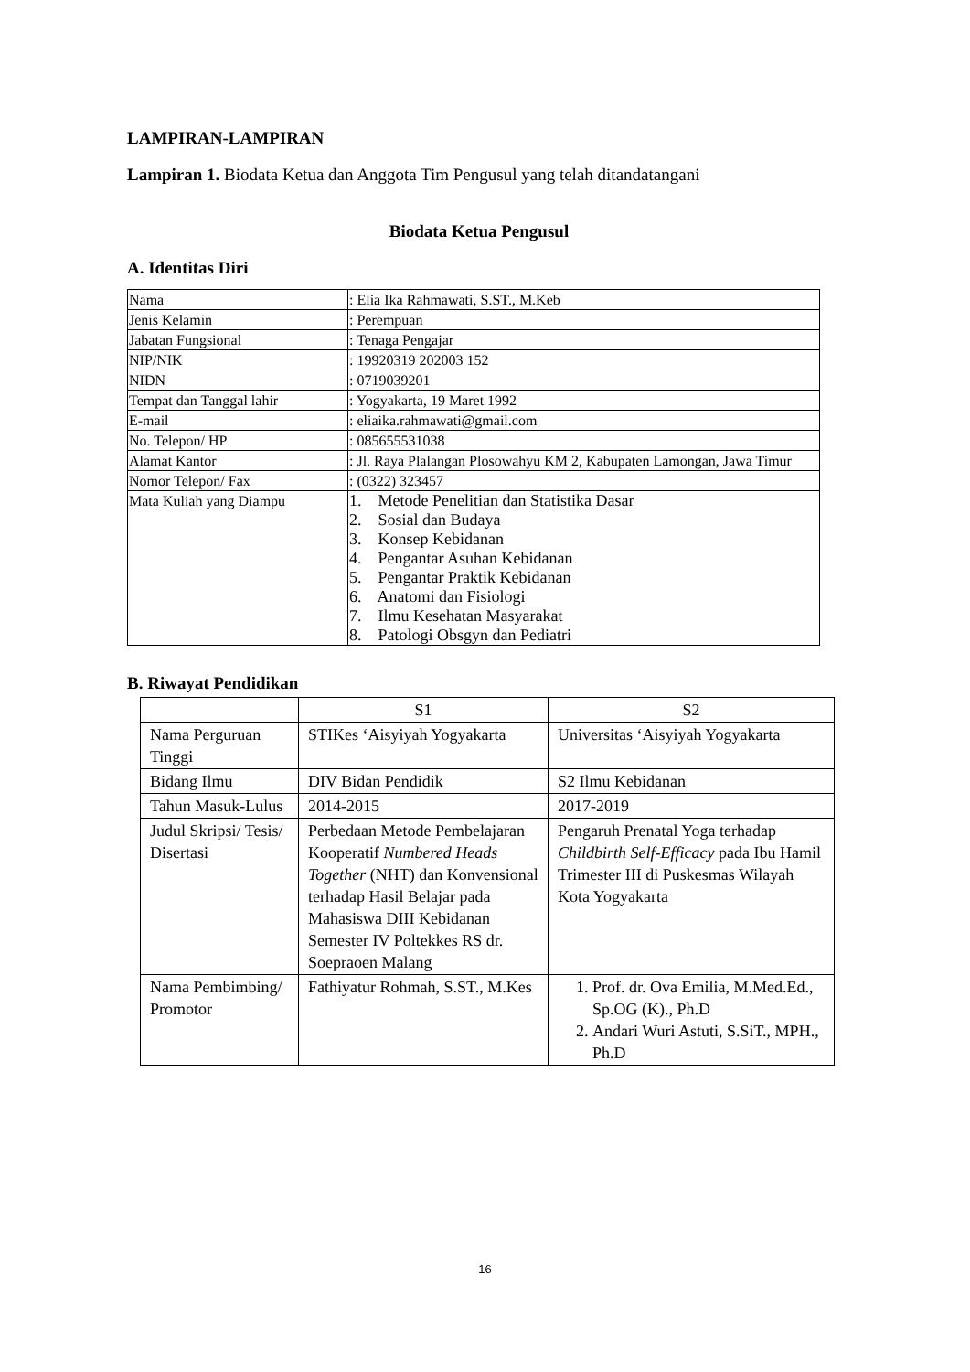LAMPIRAN-LAMPIRAN
Lampiran 1. Biodata Ketua dan Anggota Tim Pengusul yang telah ditandatangani
Biodata Ketua Pengusul
A. Identitas Diri
| Nama | : Elia Ika Rahmawati, S.ST., M.Keb |
| Jenis Kelamin | : Perempuan |
| Jabatan Fungsional | : Tenaga Pengajar |
| NIP/NIK | : 19920319 202003 152 |
| NIDN | : 0719039201 |
| Tempat dan Tanggal lahir | : Yogyakarta, 19 Maret 1992 |
| E-mail | : eliaika.rahmawati@gmail.com |
| No. Telepon/ HP | : 085655531038 |
| Alamat Kantor | : Jl. Raya Plalangan Plosowahyu KM 2, Kabupaten Lamongan, Jawa Timur |
| Nomor Telepon/ Fax | : (0322) 323457 |
| Mata Kuliah yang Diampu | 1. Metode Penelitian dan Statistika Dasar 2. Sosial dan Budaya 3. Konsep Kebidanan 4. Pengantar Asuhan Kebidanan 5. Pengantar Praktik Kebidanan 6. Anatomi dan Fisiologi 7. Ilmu Kesehatan Masyarakat 8. Patologi Obsgyn dan Pediatri |
B. Riwayat Pendidikan
| | S1 | S2 |
| --- | --- | --- |
| Nama Perguruan Tinggi | STIKes ‘Aisyiyah Yogyakarta | Universitas ‘Aisyiyah Yogyakarta |
| Bidang Ilmu | DIV Bidan Pendidik | S2 Ilmu Kebidanan |
| Tahun Masuk-Lulus | 2014-2015 | 2017-2019 |
| Judul Skripsi/ Tesis/ Disertasi | Perbedaan Metode Pembelajaran Kooperatif Numbered Heads Together (NHT) dan Konvensional terhadap Hasil Belajar pada Mahasiswa DIII Kebidanan Semester IV Poltekkes RS dr. Soepraoen Malang | Pengaruh Prenatal Yoga terhadap Childbirth Self-Efficacy pada Ibu Hamil Trimester III di Puskesmas Wilayah Kota Yogyakarta |
| Nama Pembimbing/ Promotor | Fathiyatur Rohmah, S.ST., M.Kes | 1. Prof. dr. Ova Emilia, M.Med.Ed., Sp.OG (K)., Ph.D 2. Andari Wuri Astuti, S.SiT., MPH., Ph.D |
16